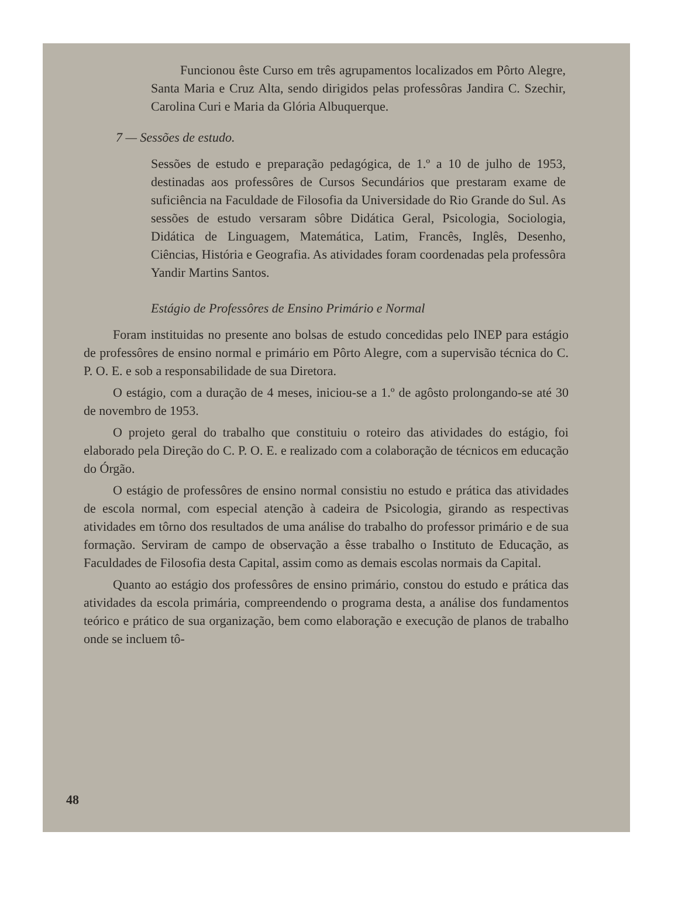Funcionou êste Curso em três agrupamentos localizados em Pôrto Alegre, Santa Maria e Cruz Alta, sendo dirigidos pelas professôras Jandira C. Szechir, Carolina Curi e Maria da Glória Albuquerque.
7 — Sessões de estudo.
Sessões de estudo e preparação pedagógica, de 1.º a 10 de julho de 1953, destinadas aos professôres de Cursos Secundários que prestaram exame de suficiência na Faculdade de Filosofia da Universidade do Rio Grande do Sul. As sessões de estudo versaram sôbre Didática Geral, Psicologia, Sociologia, Didática de Linguagem, Matemática, Latim, Francês, Inglês, Desenho, Ciências, História e Geografia. As atividades foram coordenadas pela professôra Yandir Martins Santos.
Estágio de Professôres de Ensino Primário e Normal
Foram instituidas no presente ano bolsas de estudo concedidas pelo INEP para estágio de professôres de ensino normal e primário em Pôrto Alegre, com a supervisão técnica do C. P. O. E. e sob a responsabilidade de sua Diretora.
O estágio, com a duração de 4 meses, iniciou-se a 1.º de agôsto prolongando-se até 30 de novembro de 1953.
O projeto geral do trabalho que constituiu o roteiro das atividades do estágio, foi elaborado pela Direção do C. P. O. E. e realizado com a colaboração de técnicos em educação do Órgão.
O estágio de professôres de ensino normal consistiu no estudo e prática das atividades de escola normal, com especial atenção à cadeira de Psicologia, girando as respectivas atividades em tôrno dos resultados de uma análise do trabalho do professor primário e de sua formação. Serviram de campo de observação a êsse trabalho o Instituto de Educação, as Faculdades de Filosofia desta Capital, assim como as demais escolas normais da Capital.
Quanto ao estágio dos professôres de ensino primário, constou do estudo e prática das atividades da escola primária, compreendendo o programa desta, a análise dos fundamentos teórico e prático de sua organização, bem como elaboração e execução de planos de trabalho onde se incluem tô-
48